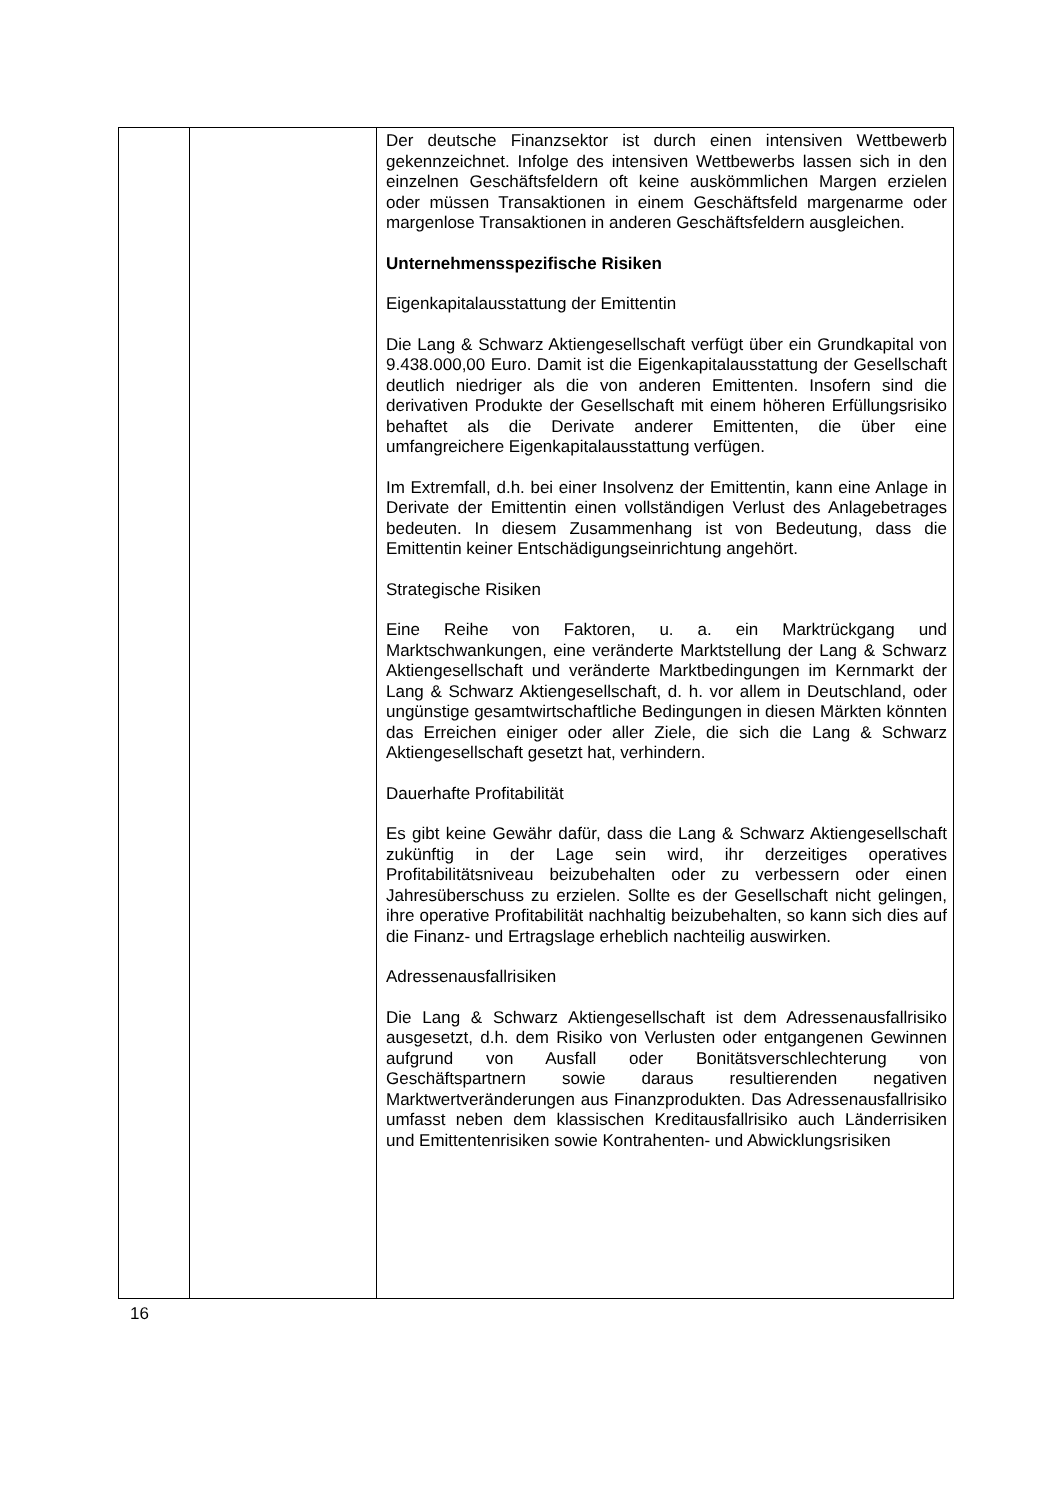| | | Der deutsche Finanzsektor ist durch einen intensiven Wettbewerb gekennzeichnet. Infolge des intensiven Wettbewerbs lassen sich in den einzelnen Geschäftsfeldern oft keine auskömmlichen Margen erzielen oder müssen Transaktionen in einem Geschäftsfeld margenarme oder margenlose Transaktionen in anderen Geschäftsfeldern ausgleichen. Unternehmensspezifische Risiken Eigenkapitalausstattung der Emittentin Die Lang & Schwarz Aktiengesellschaft verfügt über ein Grundkapital von 9.438.000,00 Euro. Damit ist die Eigenkapitalausstattung der Gesellschaft deutlich niedriger als die von anderen Emittenten. Insofern sind die derivativen Produkte der Gesellschaft mit einem höheren Erfüllungsrisiko behaftet als die Derivate anderer Emittenten, die über eine umfangreichere Eigenkapitalausstattung verfügen. Im Extremfall, d.h. bei einer Insolvenz der Emittentin, kann eine Anlage in Derivate der Emittentin einen vollständigen Verlust des Anlagebetrages bedeuten. In diesem Zusammenhang ist von Bedeutung, dass die Emittentin keiner Entschädigungseinrichtung angehört. Strategische Risiken Eine Reihe von Faktoren, u. a. ein Marktrückgang und Marktschwankungen, eine veränderte Marktstellung der Lang & Schwarz Aktiengesellschaft und veränderte Marktbedingungen im Kernmarkt der Lang & Schwarz Aktiengesellschaft, d. h. vor allem in Deutschland, oder ungünstige gesamtwirtschaftliche Bedingungen in diesen Märkten könnten das Erreichen einiger oder aller Ziele, die sich die Lang & Schwarz Aktiengesellschaft gesetzt hat, verhindern. Dauerhafte Profitabilität Es gibt keine Gewähr dafür, dass die Lang & Schwarz Aktiengesellschaft zukünftig in der Lage sein wird, ihr derzeitiges operatives Profitabilitätsniveau beizubehalten oder zu verbessern oder einen Jahresüberschuss zu erzielen. Sollte es der Gesellschaft nicht gelingen, ihre operative Profitabilität nachhaltig beizubehalten, so kann sich dies auf die Finanz- und Ertragslage erheblich nachteilig auswirken. Adressenausfallrisiken Die Lang & Schwarz Aktiengesellschaft ist dem Adressenausfallrisiko ausgesetzt, d.h. dem Risiko von Verlusten oder entgangenen Gewinnen aufgrund von Ausfall oder Bonitätsverschlechterung von Geschäftspartnern sowie daraus resultierenden negativen Marktwertveränderungen aus Finanzprodukten. Das Adressenausfallrisiko umfasst neben dem klassischen Kreditausfallrisiko auch Länderrisiken und Emittentenrisiken sowie Kontrahenten- und Abwicklungsrisiken |
16